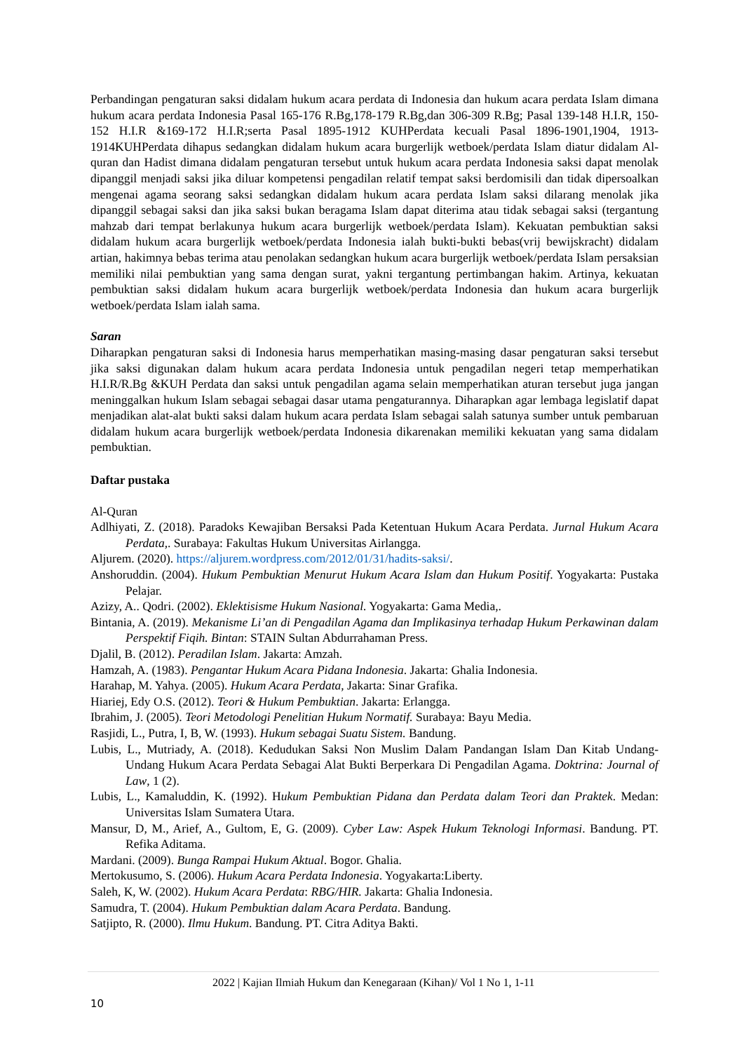Perbandingan pengaturan saksi didalam hukum acara perdata di Indonesia dan hukum acara perdata Islam dimana hukum acara perdata Indonesia Pasal 165-176 R.Bg,178-179 R.Bg,dan 306-309 R.Bg; Pasal 139-148 H.I.R, 150-152 H.I.R &169-172 H.I.R;serta Pasal 1895-1912 KUHPerdata kecuali Pasal 1896-1901,1904, 1913-1914KUHPerdata dihapus sedangkan didalam hukum acara burgerlijk wetboek/perdata Islam diatur didalam Al-quran dan Hadist dimana didalam pengaturan tersebut untuk hukum acara perdata Indonesia saksi dapat menolak dipanggil menjadi saksi jika diluar kompetensi pengadilan relatif tempat saksi berdomisili dan tidak dipersoalkan mengenai agama seorang saksi sedangkan didalam hukum acara perdata Islam saksi dilarang menolak jika dipanggil sebagai saksi dan jika saksi bukan beragama Islam dapat diterima atau tidak sebagai saksi (tergantung mahzab dari tempat berlakunya hukum acara burgerlijk wetboek/perdata Islam). Kekuatan pembuktian saksi didalam hukum acara burgerlijk wetboek/perdata Indonesia ialah bukti-bukti bebas(vrij bewijskracht) didalam artian, hakimnya bebas terima atau penolakan sedangkan hukum acara burgerlijk wetboek/perdata Islam persaksian memiliki nilai pembuktian yang sama dengan surat, yakni tergantung pertimbangan hakim. Artinya, kekuatan pembuktian saksi didalam hukum acara burgerlijk wetboek/perdata Indonesia dan hukum acara burgerlijk wetboek/perdata Islam ialah sama.
Saran
Diharapkan pengaturan saksi di Indonesia harus memperhatikan masing-masing dasar pengaturan saksi tersebut jika saksi digunakan dalam hukum acara perdata Indonesia untuk pengadilan negeri tetap memperhatikan H.I.R/R.Bg &KUH Perdata dan saksi untuk pengadilan agama selain memperhatikan aturan tersebut juga jangan meninggalkan hukum Islam sebagai sebagai dasar utama pengaturannya. Diharapkan agar lembaga legislatif dapat menjadikan alat-alat bukti saksi dalam hukum acara perdata Islam sebagai salah satunya sumber untuk pembaruan didalam hukum acara burgerlijk wetboek/perdata Indonesia dikarenakan memiliki kekuatan yang sama didalam pembuktian.
Daftar pustaka
Al-Quran
Adlhiyati, Z. (2018). Paradoks Kewajiban Bersaksi Pada Ketentuan Hukum Acara Perdata. Jurnal Hukum Acara Perdata,. Surabaya: Fakultas Hukum Universitas Airlangga.
Aljurem. (2020). https://aljurem.wordpress.com/2012/01/31/hadits-saksi/.
Anshoruddin. (2004). Hukum Pembuktian Menurut Hukum Acara Islam dan Hukum Positif. Yogyakarta: Pustaka Pelajar.
Azizy, A.. Qodri. (2002). Eklektisisme Hukum Nasional. Yogyakarta: Gama Media,.
Bintania, A. (2019). Mekanisme Li’an di Pengadilan Agama dan Implikasinya terhadap Hukum Perkawinan dalam Perspektif Fiqih. Bintan: STAIN Sultan Abdurrahaman Press.
Djalil, B. (2012). Peradilan Islam. Jakarta: Amzah.
Hamzah, A. (1983). Pengantar Hukum Acara Pidana Indonesia. Jakarta: Ghalia Indonesia.
Harahap, M. Yahya. (2005). Hukum Acara Perdata, Jakarta: Sinar Grafika.
Hiariej, Edy O.S. (2012). Teori & Hukum Pembuktian. Jakarta: Erlangga.
Ibrahim, J. (2005). Teori Metodologi Penelitian Hukum Normatif. Surabaya: Bayu Media.
Rasjidi, L., Putra, I, B, W. (1993). Hukum sebagai Suatu Sistem. Bandung.
Lubis, L., Mutriady, A. (2018). Kedudukan Saksi Non Muslim Dalam Pandangan Islam Dan Kitab Undang-Undang Hukum Acara Perdata Sebagai Alat Bukti Berperkara Di Pengadilan Agama. Doktrina: Journal of Law, 1 (2).
Lubis, L., Kamaluddin, K. (1992). Hukum Pembuktian Pidana dan Perdata dalam Teori dan Praktek. Medan: Universitas Islam Sumatera Utara.
Mansur, D, M., Arief, A., Gultom, E, G. (2009). Cyber Law: Aspek Hukum Teknologi Informasi. Bandung. PT. Refika Aditama.
Mardani. (2009). Bunga Rampai Hukum Aktual. Bogor. Ghalia.
Mertokusumo, S. (2006). Hukum Acara Perdata Indonesia. Yogyakarta:Liberty.
Saleh, K, W. (2002). Hukum Acara Perdata: RBG/HIR. Jakarta: Ghalia Indonesia.
Samudra, T. (2004). Hukum Pembuktian dalam Acara Perdata. Bandung.
Satjipto, R. (2000). Ilmu Hukum. Bandung. PT. Citra Aditya Bakti.
2022 | Kajian Ilmiah Hukum dan Kenegaraan (Kihan)/ Vol 1 No 1, 1-11
10